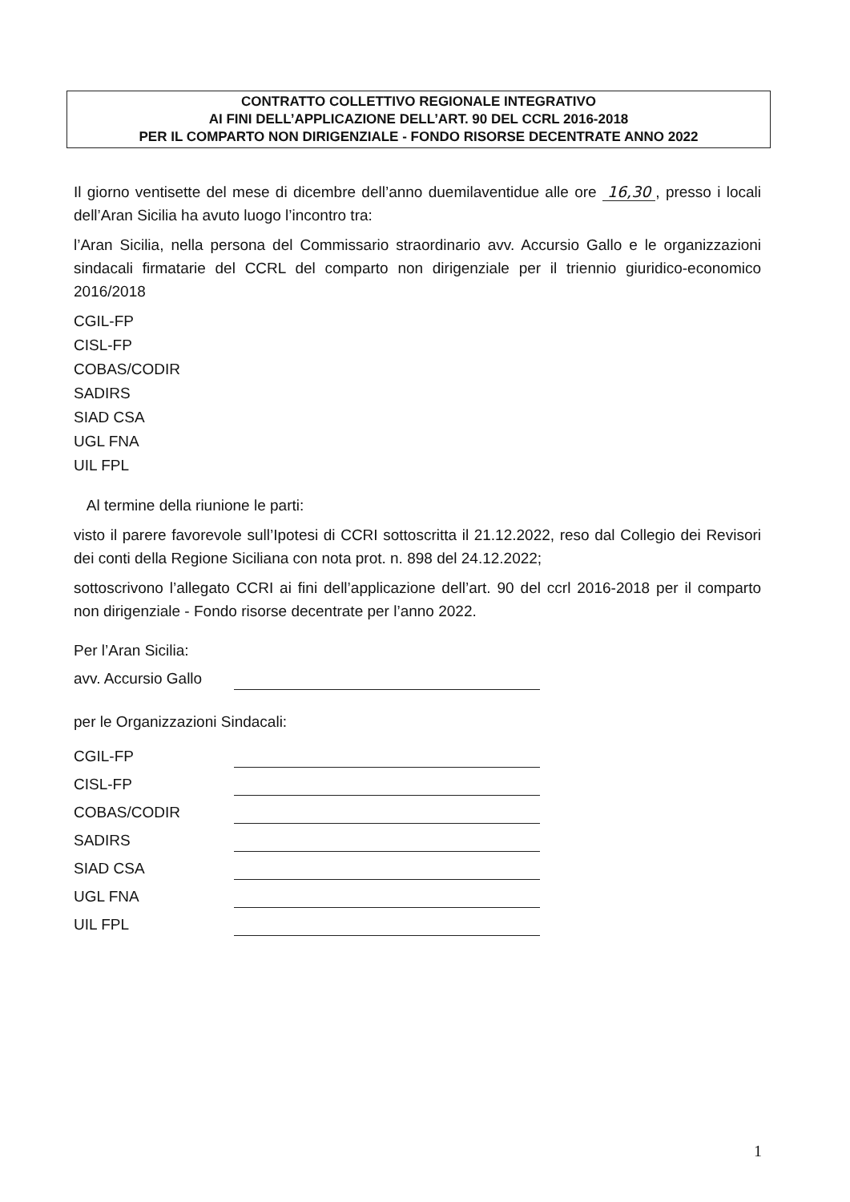CONTRATTO COLLETTIVO REGIONALE INTEGRATIVO
AI FINI DELL’APPLICAZIONE DELL’ART. 90 DEL CCRL 2016-2018
PER IL COMPARTO NON DIRIGENZIALE - FONDO RISORSE DECENTRATE ANNO 2022
Il giorno ventisette del mese di dicembre dell’anno duemilaventidue alle ore 16,30, presso i locali dell’Aran Sicilia ha avuto luogo l’incontro tra:
l’Aran Sicilia, nella persona del Commissario straordinario avv. Accursio Gallo e le organizzazioni sindacali firmatarie del CCRL del comparto non dirigenziale per il triennio giuridico-economico 2016/2018
CGIL-FP
CISL-FP
COBAS/CODIR
SADIRS
SIAD CSA
UGL FNA
UIL FPL
Al termine della riunione le parti:
visto il parere favorevole sull’Ipotesi di CCRI sottoscritta il 21.12.2022, reso dal Collegio dei Revisori dei conti della Regione Siciliana con nota prot. n. 898 del 24.12.2022;
sottoscrivono l’allegato CCRI ai fini dell’applicazione dell’art. 90 del ccrl 2016-2018 per il comparto non dirigenziale - Fondo risorse decentrate per l’anno 2022.
Per l’Aran Sicilia:
avv. Accursio Gallo
per le Organizzazioni Sindacali:
CGIL-FP
CISL-FP
COBAS/CODIR
SADIRS
SIAD CSA
UGL FNA
UIL FPL
1